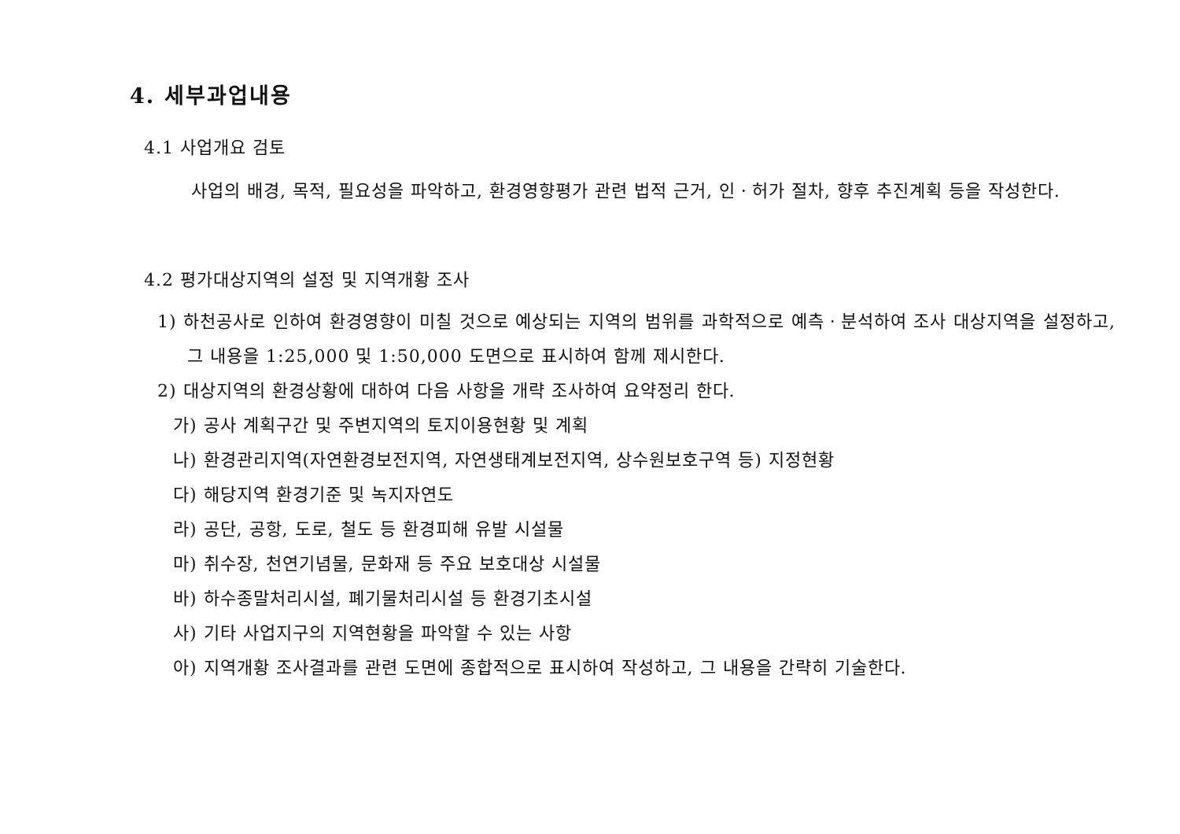4. 세부과업내용
4.1 사업개요 검토
사업의 배경, 목적, 필요성을 파악하고, 환경영향평가 관련 법적 근거, 인ㆍ허가 절차, 향후 추진계획 등을 작성한다.
4.2 평가대상지역의 설정 및 지역개황 조사
1) 하천공사로 인하여 환경영향이 미칠 것으로 예상되는 지역의 범위를 과학적으로 예측ㆍ분석하여 조사 대상지역을 설정하고, 그 내용을 1:25,000 및 1:50,000 도면으로 표시하여 함께 제시한다.
2) 대상지역의 환경상황에 대하여 다음 사항을 개략 조사하여 요약정리 한다.
가) 공사 계획구간 및 주변지역의 토지이용현황 및 계획
나) 환경관리지역(자연환경보전지역, 자연생태계보전지역, 상수원보호구역 등) 지정현황
다) 해당지역 환경기준 및 녹지자연도
라) 공단, 공항, 도로, 철도 등 환경피해 유발 시설물
마) 취수장, 천연기념물, 문화재 등 주요 보호대상 시설물
바) 하수종말처리시설, 폐기물처리시설 등 환경기초시설
사) 기타 사업지구의 지역현황을 파악할 수 있는 사항
아) 지역개황 조사결과를 관련 도면에 종합적으로 표시하여 작성하고, 그 내용을 간략히 기술한다.